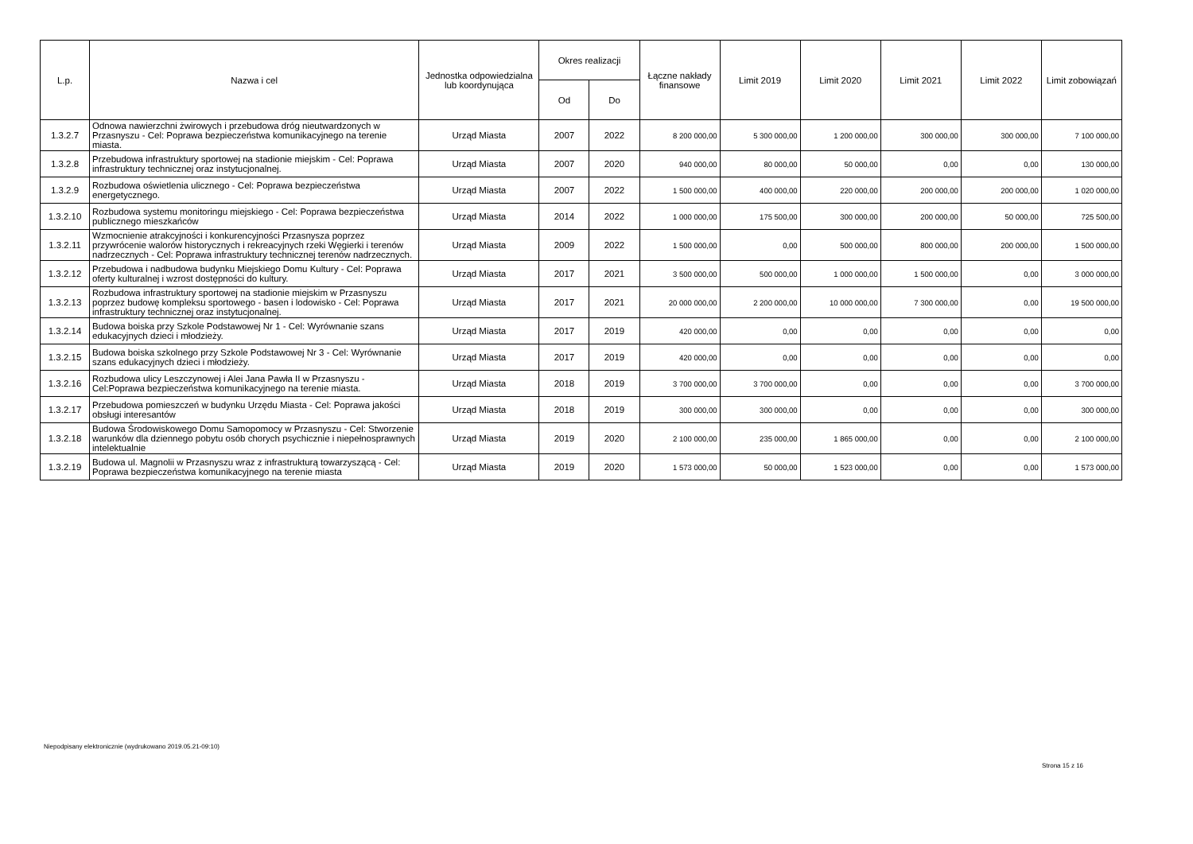| L.p. | Nazwa i cel | Jednostka odpowiedzialna lub koordynująca | Okres realizacji | | Łączne nakłady finansowe | Limit 2019 | Limit 2020 | Limit 2021 | Limit 2022 | Limit zobowiązań |
| --- | --- | --- | --- | --- | --- | --- | --- | --- | --- | --- |
| | | | Od | Do | | | | | | |
| 1.3.2.7 | Odnowa nawierzchni żwirowych i przebudowa dróg nieutwardzonych w Przasnyszu - Cel: Poprawa bezpieczeństwa komunikacyjnego na terenie miasta. | Urząd Miasta | 2007 | 2022 | 8 200 000,00 | 5 300 000,00 | 1 200 000,00 | 300 000,00 | 300 000,00 | 7 100 000,00 |
| 1.3.2.8 | Przebudowa infrastruktury sportowej na stadionie miejskim - Cel: Poprawa infrastruktury technicznej oraz instytucjonalnej. | Urząd Miasta | 2007 | 2020 | 940 000,00 | 80 000,00 | 50 000,00 | 0,00 | 0,00 | 130 000,00 |
| 1.3.2.9 | Rozbudowa oświetlenia ulicznego - Cel: Poprawa bezpieczeństwa energetycznego. | Urząd Miasta | 2007 | 2022 | 1 500 000,00 | 400 000,00 | 220 000,00 | 200 000,00 | 200 000,00 | 1 020 000,00 |
| 1.3.2.10 | Rozbudowa systemu monitoringu miejskiego - Cel: Poprawa bezpieczeństwa publicznego mieszkańców | Urząd Miasta | 2014 | 2022 | 1 000 000,00 | 175 500,00 | 300 000,00 | 200 000,00 | 50 000,00 | 725 500,00 |
| 1.3.2.11 | Wzmocnienie atrakcyjności i konkurencyjności Przasnysza poprzez przywrócenie walorów historycznych i rekreacyjnych rzeki Węgierki i terenów nadrzecznych - Cel: Poprawa infrastruktury technicznej terenów nadrzecznych. | Urząd Miasta | 2009 | 2022 | 1 500 000,00 | 0,00 | 500 000,00 | 800 000,00 | 200 000,00 | 1 500 000,00 |
| 1.3.2.12 | Przebudowa i nadbudowa budynku Miejskiego Domu Kultury - Cel: Poprawa oferty kulturalnej i wzrost dostępności do kultury. | Urząd Miasta | 2017 | 2021 | 3 500 000,00 | 500 000,00 | 1 000 000,00 | 1 500 000,00 | 0,00 | 3 000 000,00 |
| 1.3.2.13 | Rozbudowa infrastruktury sportowej na stadionie miejskim w Przasnyszu poprzez budowę kompleksu sportowego - basen i lodowisko - Cel: Poprawa infrastruktury technicznej oraz instytucjonalnej. | Urząd Miasta | 2017 | 2021 | 20 000 000,00 | 2 200 000,00 | 10 000 000,00 | 7 300 000,00 | 0,00 | 19 500 000,00 |
| 1.3.2.14 | Budowa boiska przy Szkole Podstawowej Nr 1 - Cel: Wyrównanie szans edukacyjnych dzieci i młodzieży. | Urząd Miasta | 2017 | 2019 | 420 000,00 | 0,00 | 0,00 | 0,00 | 0,00 | 0,00 |
| 1.3.2.15 | Budowa boiska szkolnego przy Szkole Podstawowej Nr 3 - Cel: Wyrównanie szans edukacyjnych dzieci i młodzieży. | Urząd Miasta | 2017 | 2019 | 420 000,00 | 0,00 | 0,00 | 0,00 | 0,00 | 0,00 |
| 1.3.2.16 | Rozbudowa ulicy Leszczynowej i Alei Jana Pawła II w Przasnyszu - Cel:Poprawa bezpieczeństwa komunikacyjnego na terenie miasta. | Urząd Miasta | 2018 | 2019 | 3 700 000,00 | 3 700 000,00 | 0,00 | 0,00 | 0,00 | 3 700 000,00 |
| 1.3.2.17 | Przebudowa pomieszczeń w budynku Urzędu Miasta - Cel: Poprawa jakości obsługi interesantów | Urząd Miasta | 2018 | 2019 | 300 000,00 | 300 000,00 | 0,00 | 0,00 | 0,00 | 300 000,00 |
| 1.3.2.18 | Budowa Środowiskowego Domu Samopomocy w Przasnyszu - Cel: Stworzenie warunków dla dziennego pobytu osób chorych psychicznie i niepełnosprawnych intelektualnie | Urząd Miasta | 2019 | 2020 | 2 100 000,00 | 235 000,00 | 1 865 000,00 | 0,00 | 0,00 | 2 100 000,00 |
| 1.3.2.19 | Budowa ul. Magnolii w Przasnyszu wraz z infrastrukturą towarzyszącą - Cel: Poprawa bezpieczeństwa komunikacyjnego na terenie miasta | Urząd Miasta | 2019 | 2020 | 1 573 000,00 | 50 000,00 | 1 523 000,00 | 0,00 | 0,00 | 1 573 000,00 |
Niepodpisany elektronicznie (wydrukowano 2019.05.21-09:10)
Strona 15 z 16